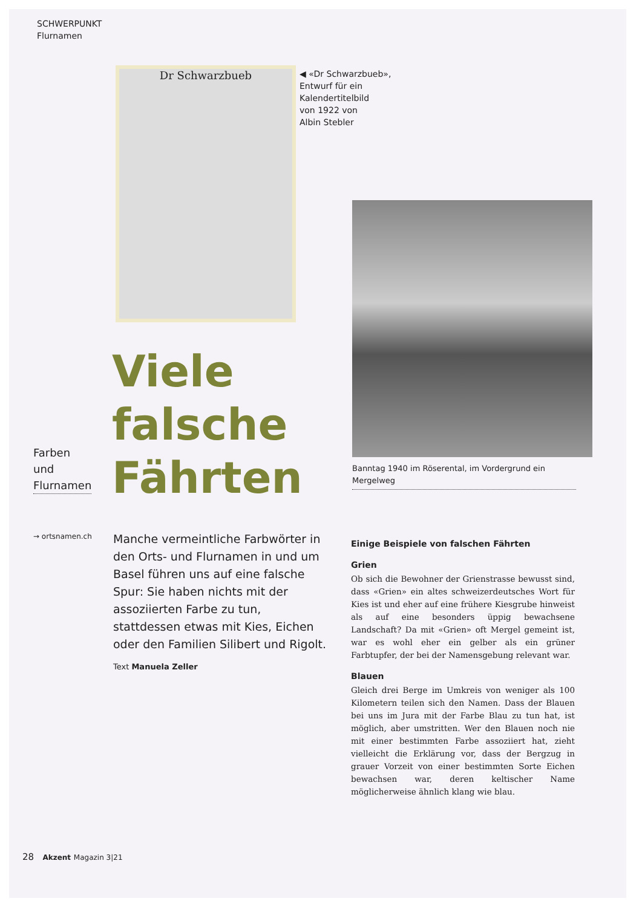SCHWERPUNKT
Flurnamen
Dr Schwarzbueb
◀ «Dr Schwarzbueb»,
Entwurf für ein
Kalendertitelbild
von 1922 von
Albin Stebler
Banntag 1940 im Röserental, im Vordergrund ein Mergelweg
Viele
falsche
Fährten
Farben
und
Flurnamen
→ ortsnamen.ch
Manche vermeintliche Farbwörter in den Orts- und Flurnamen in und um Basel führen uns auf eine falsche Spur: Sie haben nichts mit der assoziierten Farbe zu tun, stattdessen etwas mit Kies, Eichen oder den Familien Silibert und Rigolt.
Text Manuela Zeller
Einige Beispiele von falschen Fährten
Grien
Ob sich die Bewohner der Grienstrasse bewusst sind, dass «Grien» ein altes schweizerdeutsches Wort für Kies ist und eher auf eine frühere Kiesgrube hinweist als auf eine besonders üppig bewachsene Landschaft? Da mit «Grien» oft Mergel gemeint ist, war es wohl eher ein gelber als ein grüner Farbtupfer, der bei der Namensgebung relevant war.
Blauen
Gleich drei Berge im Umkreis von weniger als 100 Kilometern teilen sich den Namen. Dass der Blauen bei uns im Jura mit der Farbe Blau zu tun hat, ist möglich, aber umstritten. Wer den Blauen noch nie mit einer bestimmten Farbe assoziiert hat, zieht vielleicht die Erklärung vor, dass der Bergzug in grauer Vorzeit von einer bestimmten Sorte Eichen bewachsen war, deren keltischer Name möglicherweise ähnlich klang wie blau.
28 Akzent Magazin 3|21